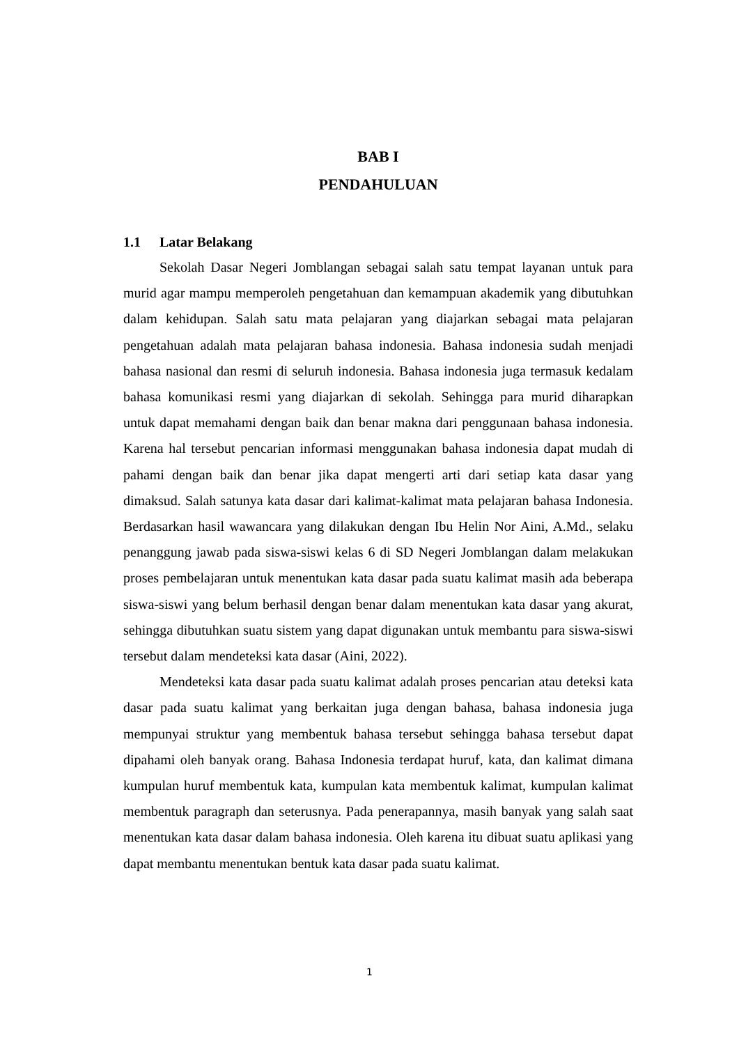BAB I
PENDAHULUAN
1.1 Latar Belakang
Sekolah Dasar Negeri Jomblangan sebagai salah satu tempat layanan untuk para murid agar mampu memperoleh pengetahuan dan kemampuan akademik yang dibutuhkan dalam kehidupan. Salah satu mata pelajaran yang diajarkan sebagai mata pelajaran pengetahuan adalah mata pelajaran bahasa indonesia. Bahasa indonesia sudah menjadi bahasa nasional dan resmi di seluruh indonesia. Bahasa indonesia juga termasuk kedalam bahasa komunikasi resmi yang diajarkan di sekolah. Sehingga para murid diharapkan untuk dapat memahami dengan baik dan benar makna dari penggunaan bahasa indonesia. Karena hal tersebut pencarian informasi menggunakan bahasa indonesia dapat mudah di pahami dengan baik dan benar jika dapat mengerti arti dari setiap kata dasar yang dimaksud. Salah satunya kata dasar dari kalimat-kalimat mata pelajaran bahasa Indonesia. Berdasarkan hasil wawancara yang dilakukan dengan Ibu Helin Nor Aini, A.Md., selaku penanggung jawab pada siswa-siswi kelas 6 di SD Negeri Jomblangan dalam melakukan proses pembelajaran untuk menentukan kata dasar pada suatu kalimat masih ada beberapa siswa-siswi yang belum berhasil dengan benar dalam menentukan kata dasar yang akurat, sehingga dibutuhkan suatu sistem yang dapat digunakan untuk membantu para siswa-siswi tersebut dalam mendeteksi kata dasar (Aini, 2022).
Mendeteksi kata dasar pada suatu kalimat adalah proses pencarian atau deteksi kata dasar pada suatu kalimat yang berkaitan juga dengan bahasa, bahasa indonesia juga mempunyai struktur yang membentuk bahasa tersebut sehingga bahasa tersebut dapat dipahami oleh banyak orang. Bahasa Indonesia terdapat huruf, kata, dan kalimat dimana kumpulan huruf membentuk kata, kumpulan kata membentuk kalimat, kumpulan kalimat membentuk paragraph dan seterusnya. Pada penerapannya, masih banyak yang salah saat menentukan kata dasar dalam bahasa indonesia. Oleh karena itu dibuat suatu aplikasi yang dapat membantu menentukan bentuk kata dasar pada suatu kalimat.
1